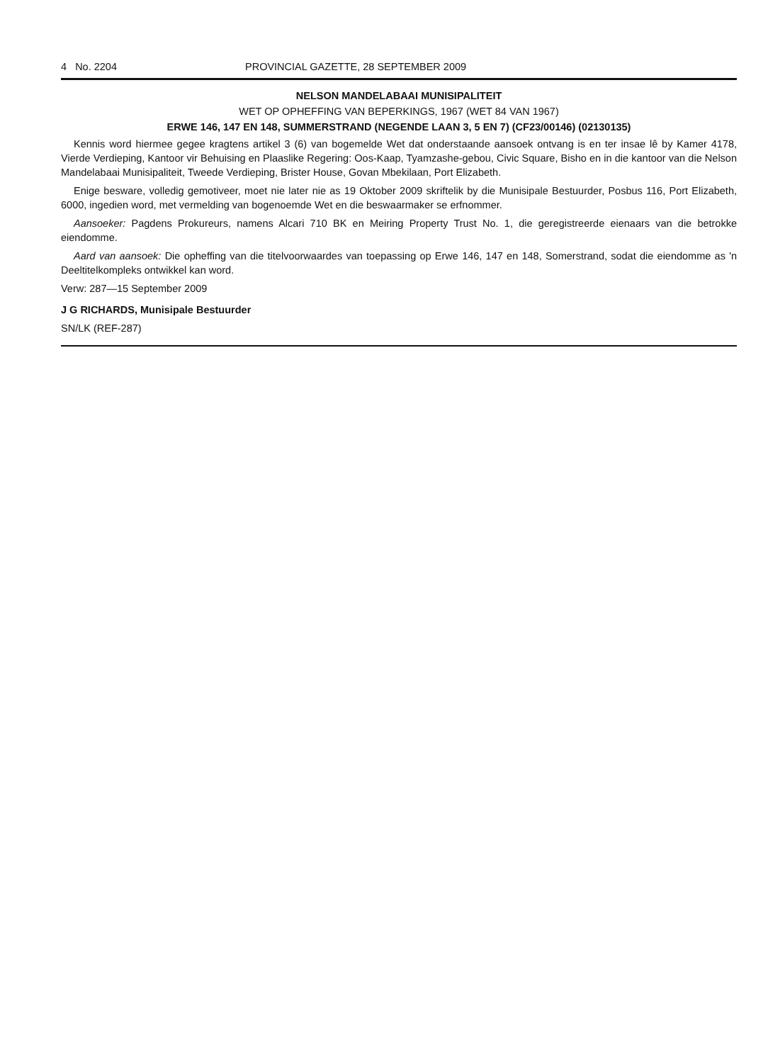4 No. 2204 PROVINCIAL GAZETTE, 28 SEPTEMBER 2009
NELSON MANDELABAAI MUNISIPALITEIT
WET OP OPHEFFING VAN BEPERKINGS, 1967 (WET 84 VAN 1967)
ERWE 146, 147 EN 148, SUMMERSTRAND (NEGENDE LAAN 3, 5 EN 7) (CF23/00146) (02130135)
Kennis word hiermee gegee kragtens artikel 3 (6) van bogemelde Wet dat onderstaande aansoek ontvang is en ter insae lê by Kamer 4178, Vierde Verdieping, Kantoor vir Behuising en Plaaslike Regering: Oos-Kaap, Tyamzashe-gebou, Civic Square, Bisho en in die kantoor van die Nelson Mandelabaai Munisipaliteit, Tweede Verdieping, Brister House, Govan Mbekilaan, Port Elizabeth.
Enige besware, volledig gemotiveer, moet nie later nie as 19 Oktober 2009 skriftelik by die Munisipale Bestuurder, Posbus 116, Port Elizabeth, 6000, ingedien word, met vermelding van bogenoemde Wet en die beswaarmaker se erfnommer.
Aansoeker: Pagdens Prokureurs, namens Alcari 710 BK en Meiring Property Trust No. 1, die geregistreerde eienaars van die betrokke eiendomme.
Aard van aansoek: Die opheffing van die titelvoorwaardes van toepassing op Erwe 146, 147 en 148, Somerstrand, sodat die eiendomme as 'n Deeltitelkompleks ontwikkel kan word.
Verw: 287—15 September 2009
J G RICHARDS, Munisipale Bestuurder
SN/LK (REF-287)